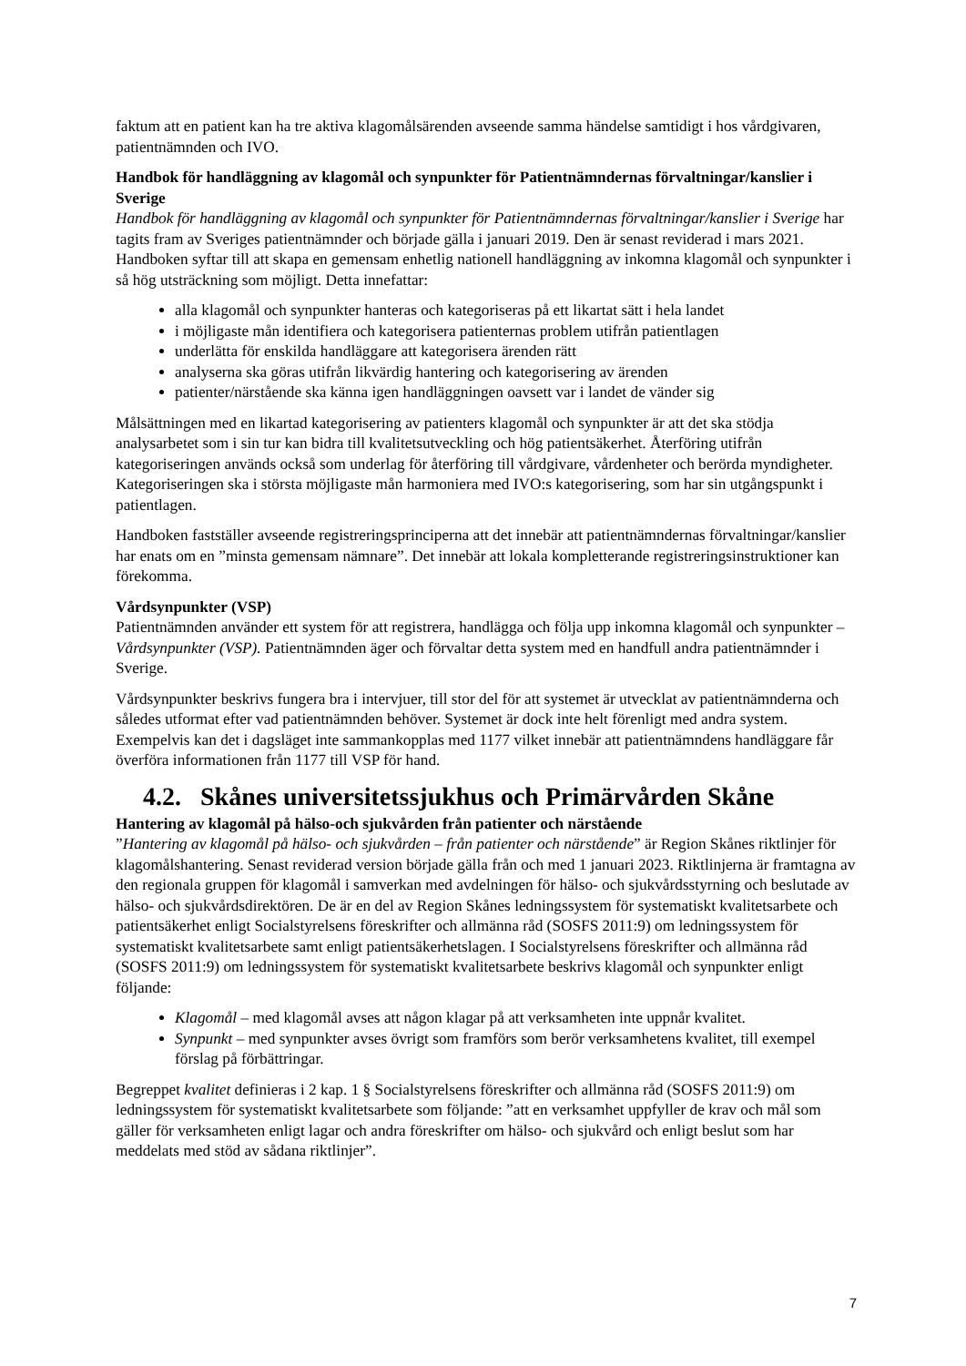faktum att en patient kan ha tre aktiva klagomålsärenden avseende samma händelse samtidigt i hos vårdgivaren, patientnämnden och IVO.
Handbok för handläggning av klagomål och synpunkter för Patientnämndernas förvaltningar/kanslier i Sverige
Handbok för handläggning av klagomål och synpunkter för Patientnämndernas förvaltningar/kanslier i Sverige har tagits fram av Sveriges patientnämnder och började gälla i januari 2019. Den är senast reviderad i mars 2021. Handboken syftar till att skapa en gemensam enhetlig nationell handläggning av inkomna klagomål och synpunkter i så hög utsträckning som möjligt. Detta innefattar:
alla klagomål och synpunkter hanteras och kategoriseras på ett likartat sätt i hela landet
i möjligaste mån identifiera och kategorisera patienternas problem utifrån patientlagen
underlätta för enskilda handläggare att kategorisera ärenden rätt
analyserna ska göras utifrån likvärdig hantering och kategorisering av ärenden
patienter/närstående ska känna igen handläggningen oavsett var i landet de vänder sig
Målsättningen med en likartad kategorisering av patienters klagomål och synpunkter är att det ska stödja analysarbetet som i sin tur kan bidra till kvalitetsutveckling och hög patientsäkerhet. Återföring utifrån kategoriseringen används också som underlag för återföring till vårdgivare, vårdenheter och berörda myndigheter. Kategoriseringen ska i största möjligaste mån harmoniera med IVO:s kategorisering, som har sin utgångspunkt i patientlagen.
Handboken fastställer avseende registreringsprinciperna att det innebär att patientnämndernas förvaltningar/kanslier har enats om en ”minsta gemensam nämnare”. Det innebär att lokala kompletterande registreringsinstruktioner kan förekomma.
Vårdsynpunkter (VSP)
Patientnämnden använder ett system för att registrera, handlägga och följa upp inkomna klagomål och synpunkter – Vårdsynpunkter (VSP). Patientnämnden äger och förvaltar detta system med en handfull andra patientnämnder i Sverige.
Vårdsynpunkter beskrivs fungera bra i intervjuer, till stor del för att systemet är utvecklat av patientnämnderna och således utformat efter vad patientnämnden behöver. Systemet är dock inte helt förenligt med andra system. Exempelvis kan det i dagsläget inte sammankopplas med 1177 vilket innebär att patientnämndens handläggare får överföra informationen från 1177 till VSP för hand.
4.2. Skånes universitetssjukhus och Primärvården Skåne
Hantering av klagomål på hälso-och sjukvården från patienter och närstående
”Hantering av klagomål på hälso- och sjukvården – från patienter och närstående” är Region Skånes riktlinjer för klagomålshantering. Senast reviderad version började gälla från och med 1 januari 2023. Riktlinjerna är framtagna av den regionala gruppen för klagomål i samverkan med avdelningen för hälso- och sjukvårdsstyrning och beslutade av hälso- och sjukvårdsdirektören. De är en del av Region Skånes ledningssystem för systematiskt kvalitetsarbete och patientsäkerhet enligt Socialstyrelsens föreskrifter och allmänna råd (SOSFS 2011:9) om ledningssystem för systematiskt kvalitetsarbete samt enligt patientsäkerhetslagen. I Socialstyrelsens föreskrifter och allmänna råd (SOSFS 2011:9) om ledningssystem för systematiskt kvalitetsarbete beskrivs klagomål och synpunkter enligt följande:
Klagomål – med klagomål avses att någon klagar på att verksamheten inte uppnår kvalitet.
Synpunkt – med synpunkter avses övrigt som framförs som berör verksamhetens kvalitet, till exempel förslag på förbättringar.
Begreppet kvalitet definieras i 2 kap. 1 § Socialstyrelsens föreskrifter och allmänna råd (SOSFS 2011:9) om ledningssystem för systematiskt kvalitetsarbete som följande: ”att en verksamhet uppfyller de krav och mål som gäller för verksamheten enligt lagar och andra föreskrifter om hälso- och sjukvård och enligt beslut som har meddelats med stöd av sådana riktlinjer”.
7